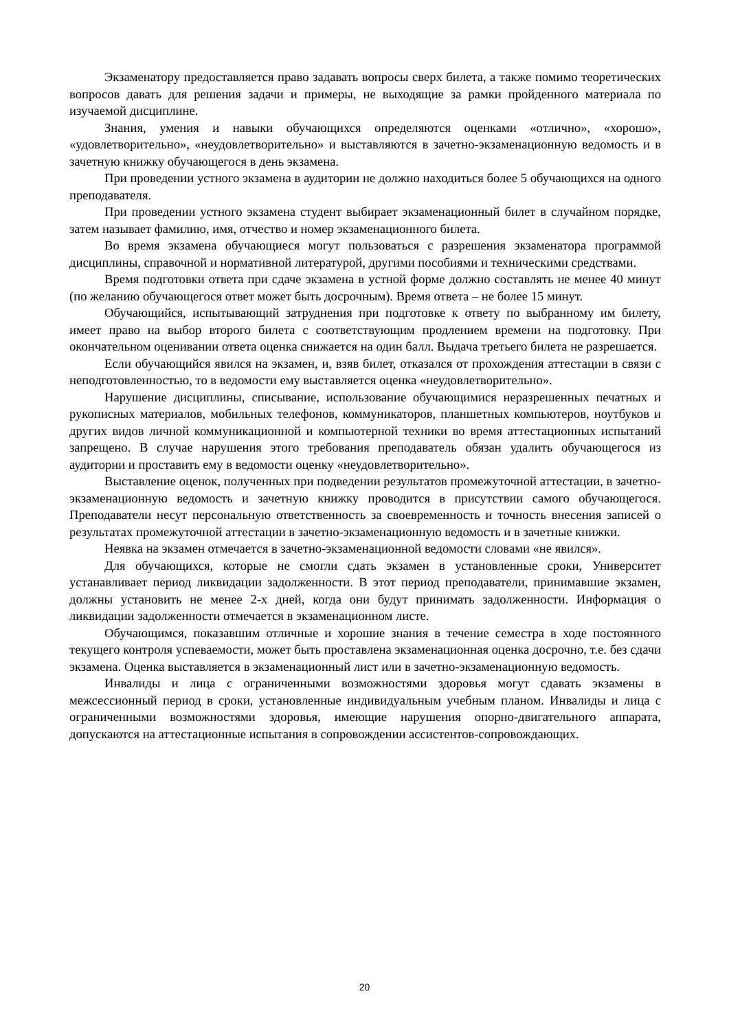Экзаменатору предоставляется право задавать вопросы сверх билета, а также помимо теоретических вопросов давать для решения задачи и примеры, не выходящие за рамки пройденного материала по изучаемой дисциплине.
Знания, умения и навыки обучающихся определяются оценками «отлично», «хорошо», «удовлетворительно», «неудовлетворительно» и выставляются в зачетно-экзаменационную ведомость и в зачетную книжку обучающегося в день экзамена.
При проведении устного экзамена в аудитории не должно находиться более 5 обучающихся на одного преподавателя.
При проведении устного экзамена студент выбирает экзаменационный билет в случайном порядке, затем называет фамилию, имя, отчество и номер экзаменационного билета.
Во время экзамена обучающиеся могут пользоваться с разрешения экзаменатора программой дисциплины, справочной и нормативной литературой, другими пособиями и техническими средствами.
Время подготовки ответа при сдаче экзамена в устной форме должно составлять не менее 40 минут (по желанию обучающегося ответ может быть досрочным). Время ответа – не более 15 минут.
Обучающийся, испытывающий затруднения при подготовке к ответу по выбранному им билету, имеет право на выбор второго билета с соответствующим продлением времени на подготовку. При окончательном оценивании ответа оценка снижается на один балл. Выдача третьего билета не разрешается.
Если обучающийся явился на экзамен, и, взяв билет, отказался от прохождения аттестации в связи с неподготовленностью, то в ведомости ему выставляется оценка «неудовлетворительно».
Нарушение дисциплины, списывание, использование обучающимися неразрешенных печатных и рукописных материалов, мобильных телефонов, коммуникаторов, планшетных компьютеров, ноутбуков и других видов личной коммуникационной и компьютерной техники во время аттестационных испытаний запрещено. В случае нарушения этого требования преподаватель обязан удалить обучающегося из аудитории и проставить ему в ведомости оценку «неудовлетворительно».
Выставление оценок, полученных при подведении результатов промежуточной аттестации, в зачетно-экзаменационную ведомость и зачетную книжку проводится в присутствии самого обучающегося. Преподаватели несут персональную ответственность за своевременность и точность внесения записей о результатах промежуточной аттестации в зачетно-экзаменационную ведомость и в зачетные книжки.
Неявка на экзамен отмечается в зачетно-экзаменационной ведомости словами «не явился».
Для обучающихся, которые не смогли сдать экзамен в установленные сроки, Университет устанавливает период ликвидации задолженности. В этот период преподаватели, принимавшие экзамен, должны установить не менее 2-х дней, когда они будут принимать задолженности. Информация о ликвидации задолженности отмечается в экзаменационном листе.
Обучающимся, показавшим отличные и хорошие знания в течение семестра в ходе постоянного текущего контроля успеваемости, может быть проставлена экзаменационная оценка досрочно, т.е. без сдачи экзамена. Оценка выставляется в экзаменационный лист или в зачетно-экзаменационную ведомость.
Инвалиды и лица с ограниченными возможностями здоровья могут сдавать экзамены в межсессионный период в сроки, установленные индивидуальным учебным планом. Инвалиды и лица с ограниченными возможностями здоровья, имеющие нарушения опорно-двигательного аппарата, допускаются на аттестационные испытания в сопровождении ассистентов-сопровождающих.
20